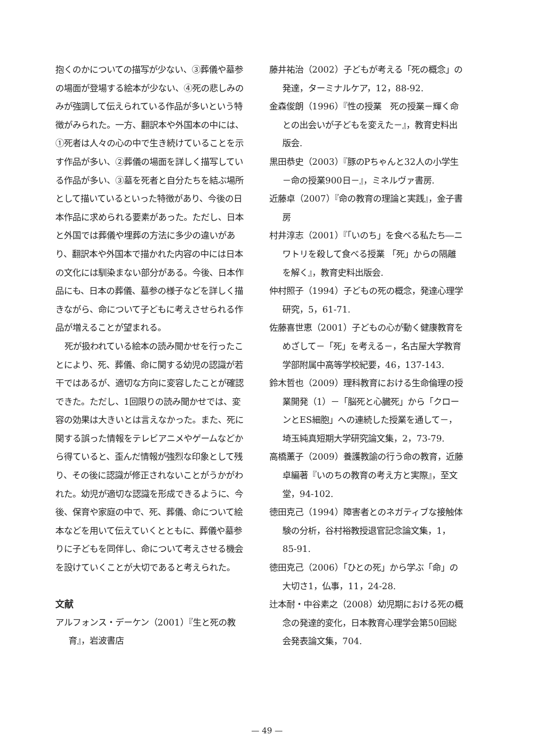抱くのかについての描写が少ない、③葬儀や墓参の場面が登場する絵本が少ない、④死の悲しみのみが強調して伝えられている作品が多いという特徴がみられた。一方、翻訳本や外国本の中には、①死者は人々の心の中で生き続けていることを示す作品が多い、②葬儀の場面を詳しく描写している作品が多い、③墓を死者と自分たちを結ぶ場所として描いているといった特徴があり、今後の日本作品に求められる要素があった。ただし、日本と外国では葬儀や埋葬の方法に多少の違いがあり、翻訳本や外国本で描かれた内容の中には日本の文化には馴染まない部分がある。今後、日本作品にも、日本の葬儀、墓参の様子などを詳しく描きながら、命について子どもに考えさせられる作品が増えることが望まれる。
死が扱われている絵本の読み聞かせを行ったことにより、死、葬儀、命に関する幼児の認識が若干ではあるが、適切な方向に変容したことが確認できた。ただし、1回限りの読み聞かせでは、変容の効果は大きいとは言えなかった。また、死に関する誤った情報をテレビアニメやゲームなどから得ていると、歪んだ情報が強烈な印象として残り、その後に認識が修正されないことがうかがわれた。幼児が適切な認識を形成できるように、今後、保育や家庭の中で、死、葬儀、命について絵本などを用いて伝えていくとともに、葬儀や墓参りに子どもを同伴し、命について考えさせる機会を設けていくことが大切であると考えられた。
文献
アルフォンス・デーケン（2001）『生と死の教育』，岩波書店
藤井祐治（2002）子どもが考える「死の概念」の発達，ターミナルケア，12，88-92.
金森俊朗（1996）『性の授業　死の授業－輝く命との出会いが子どもを変えた－』，教育史料出版会.
黒田恭史（2003）『豚のPちゃんと32人の小学生－命の授業900日－』，ミネルヴァ書房.
近藤卓（2007）『命の教育の理論と実践』，金子書房
村井淳志（2001）『「いのち」を食べる私たち―ニワトリを殺して食べる授業 「死」からの隔離を解く』，教育史料出版会.
仲村照子（1994）子どもの死の概念，発達心理学研究，5，61-71.
佐藤喜世恵（2001）子どもの心が動く健康教育をめざして－「死」を考える－，名古屋大学教育学部附属中高等学校紀要，46，137-143.
鈴木哲也（2009）理科教育における生命倫理の授業開発（1）－「脳死と心臓死」から「クローンとES細胞」への連続した授業を通して－，埼玉純真短期大学研究論文集，2，73-79.
高橋薫子（2009）養護教諭の行う命の教育，近藤卓編著『いのちの教育の考え方と実際』，至文堂，94-102.
徳田克己（1994）障害者とのネガティブな接触体験の分析，谷村裕教授退官記念論文集，1，85-91.
徳田克己（2006）「ひとの死」から学ぶ「命」の大切さ1，仏事，11，24-28.
辻本耐・中谷素之（2008）幼児期における死の概念の発達的変化，日本教育心理学会第50回総会発表論文集，704.
— 49 —